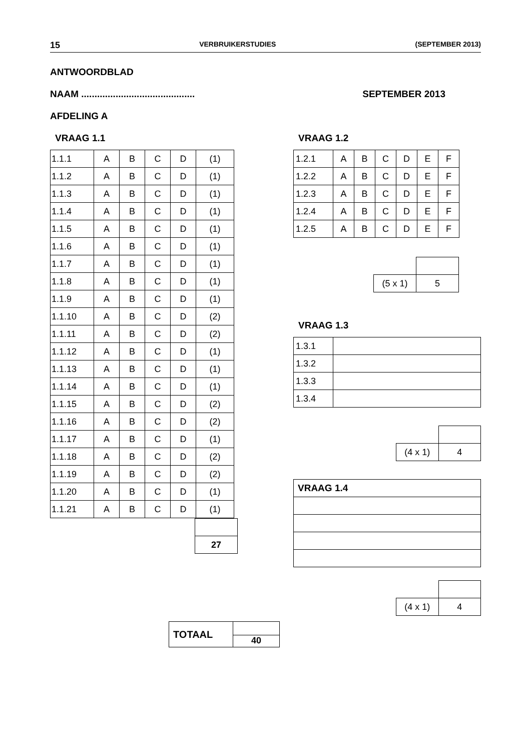15 VERBRUIKERSTUDIES (SEPTEMBER 2013)
ANTWOORDBLAD
NAAM ........................................... SEPTEMBER 2013
AFDELING A
VRAAG 1.1
| 1.1.1 | A | B | C | D | (1) |
| 1.1.2 | A | B | C | D | (1) |
| 1.1.3 | A | B | C | D | (1) |
| 1.1.4 | A | B | C | D | (1) |
| 1.1.5 | A | B | C | D | (1) |
| 1.1.6 | A | B | C | D | (1) |
| 1.1.7 | A | B | C | D | (1) |
| 1.1.8 | A | B | C | D | (1) |
| 1.1.9 | A | B | C | D | (1) |
| 1.1.10 | A | B | C | D | (2) |
| 1.1.11 | A | B | C | D | (2) |
| 1.1.12 | A | B | C | D | (1) |
| 1.1.13 | A | B | C | D | (1) |
| 1.1.14 | A | B | C | D | (1) |
| 1.1.15 | A | B | C | D | (2) |
| 1.1.16 | A | B | C | D | (2) |
| 1.1.17 | A | B | C | D | (1) |
| 1.1.18 | A | B | C | D | (2) |
| 1.1.19 | A | B | C | D | (2) |
| 1.1.20 | A | B | C | D | (1) |
| 1.1.21 | A | B | C | D | (1) |
| 27 |
| TOTAAL | 40 |
VRAAG 1.2
| 1.2.1 | A | B | C | D | E | F |
| 1.2.2 | A | B | C | D | E | F |
| 1.2.3 | A | B | C | D | E | F |
| 1.2.4 | A | B | C | D | E | F |
| 1.2.5 | A | B | C | D | E | F |
| (5 x 1) | 5 |
VRAAG 1.3
| 1.3.1 | |
| 1.3.2 | |
| 1.3.3 | |
| 1.3.4 | |
| (4 x 1) | 4 |
| VRAAG 1.4 |
| (4 x 1) | 4 |